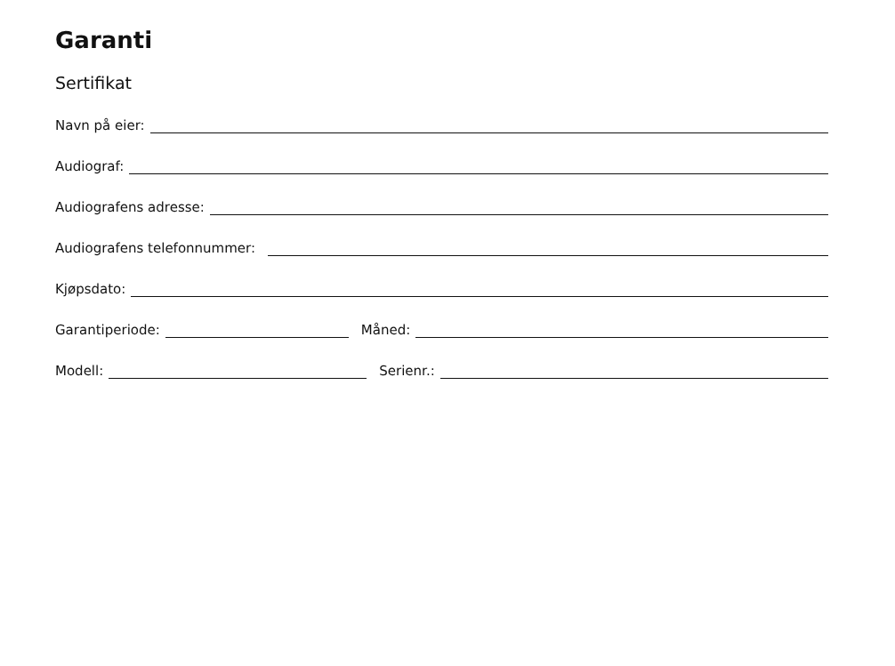Garanti
Sertifikat
Navn på eier:
Audiograf:
Audiografens adresse:
Audiografens telefonnummer:
Kjøpsdato:
Garantiperiode: Måned:
Modell: Serienr.: